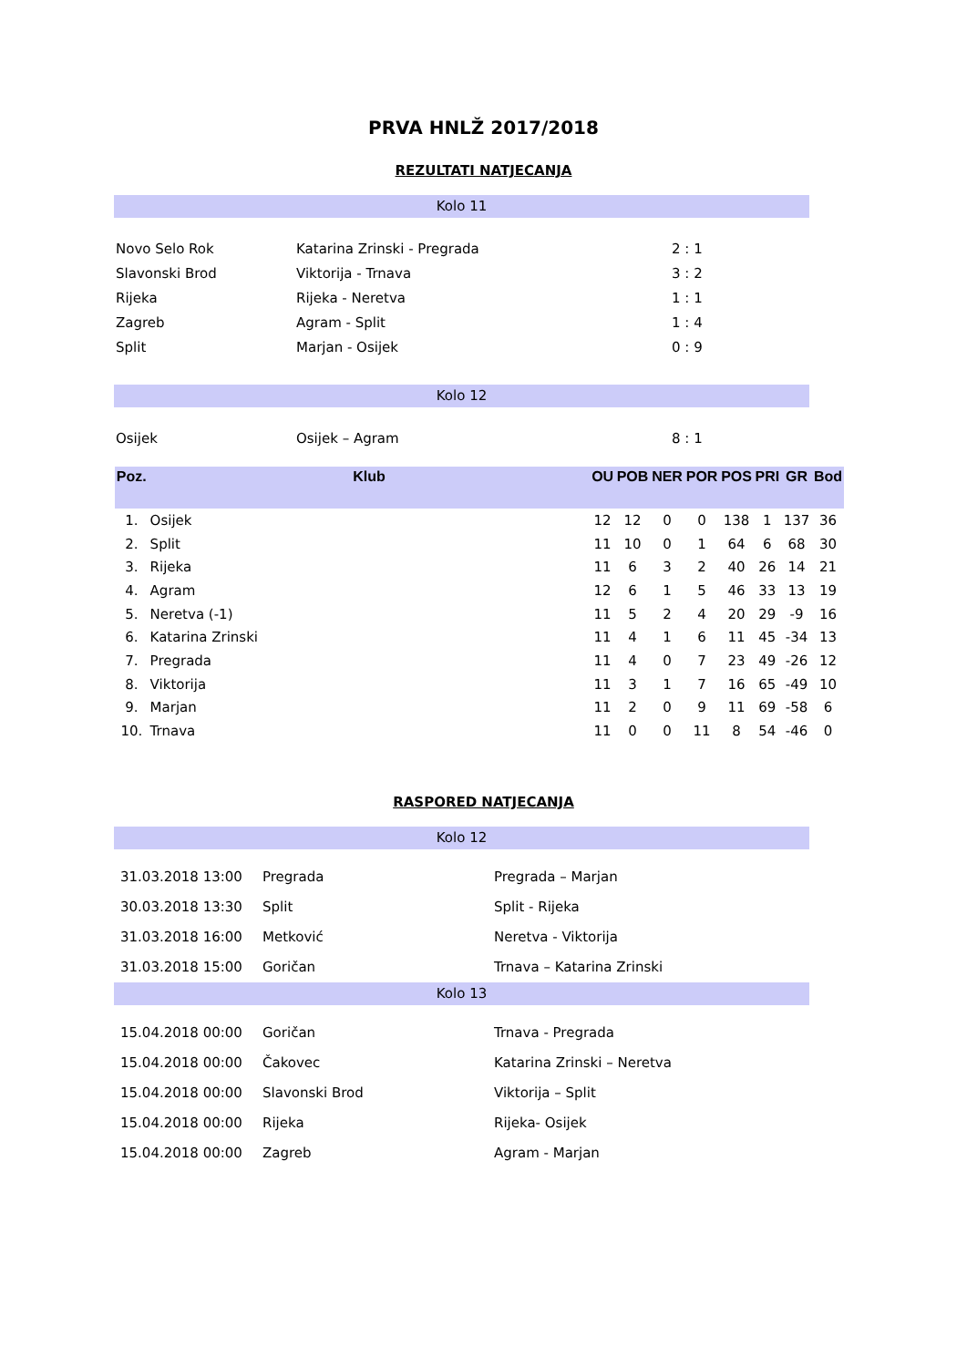PRVA HNLŽ 2017/2018
REZULTATI NATJECANJA
Kolo 11
| Novo Selo Rok | Katarina Zrinski - Pregrada | 2 : 1 |
| Slavonski Brod | Viktorija - Trnava | 3 : 2 |
| Rijeka | Rijeka - Neretva | 1 : 1 |
| Zagreb | Agram - Split | 1 : 4 |
| Split | Marjan - Osijek | 0 : 9 |
Kolo 12
| Osijek | Osijek – Agram | 8 : 1 |
| Poz. | Klub | OU | POB | NER | POR | POS | PRI | GR | Bod |
| --- | --- | --- | --- | --- | --- | --- | --- | --- | --- |
| 1. | Osijek | 12 | 12 | 0 | 0 | 138 | 1 | 137 | 36 |
| 2. | Split | 11 | 10 | 0 | 1 | 64 | 6 | 68 | 30 |
| 3. | Rijeka | 11 | 6 | 3 | 2 | 40 | 26 | 14 | 21 |
| 4. | Agram | 12 | 6 | 1 | 5 | 46 | 33 | 13 | 19 |
| 5. | Neretva (-1) | 11 | 5 | 2 | 4 | 20 | 29 | -9 | 16 |
| 6. | Katarina Zrinski | 11 | 4 | 1 | 6 | 11 | 45 | -34 | 13 |
| 7. | Pregrada | 11 | 4 | 0 | 7 | 23 | 49 | -26 | 12 |
| 8. | Viktorija | 11 | 3 | 1 | 7 | 16 | 65 | -49 | 10 |
| 9. | Marjan | 11 | 2 | 0 | 9 | 11 | 69 | -58 | 6 |
| 10. | Trnava | 11 | 0 | 0 | 11 | 8 | 54 | -46 | 0 |
RASPORED NATJECANJA
Kolo 12
| 31.03.2018 13:00 | Pregrada | Pregrada – Marjan |
| 30.03.2018 13:30 | Split | Split - Rijeka |
| 31.03.2018 16:00 | Metković | Neretva - Viktorija |
| 31.03.2018 15:00 | Goričan | Trnava – Katarina Zrinski |
Kolo 13
| 15.04.2018 00:00 | Goričan | Trnava - Pregrada |
| 15.04.2018 00:00 | Čakovec | Katarina Zrinski – Neretva |
| 15.04.2018 00:00 | Slavonski Brod | Viktorija – Split |
| 15.04.2018 00:00 | Rijeka | Rijeka- Osijek |
| 15.04.2018 00:00 | Zagreb | Agram - Marjan |